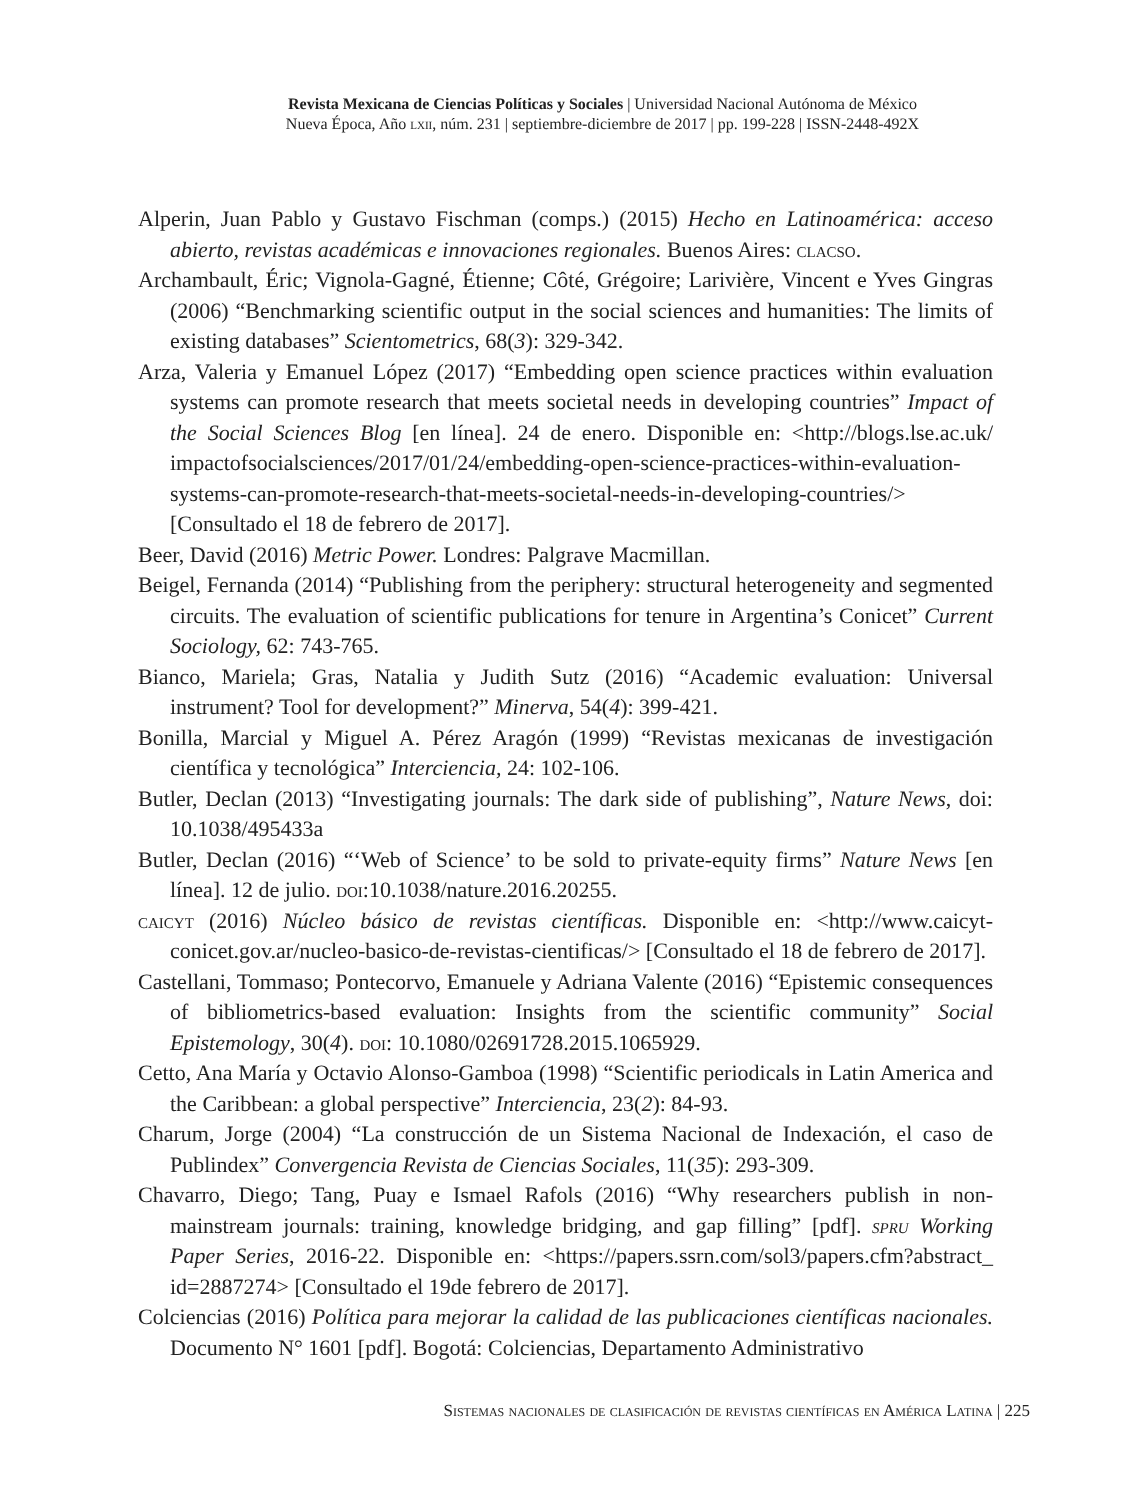Revista Mexicana de Ciencias Políticas y Sociales | Universidad Nacional Autónoma de México
Nueva Época, Año lxii, núm. 231 | septiembre-diciembre de 2017 | pp. 199-228 | ISSN-2448-492X
Alperin, Juan Pablo y Gustavo Fischman (comps.) (2015) Hecho en Latinoamérica: acceso abierto, revistas académicas e innovaciones regionales. Buenos Aires: clacso.
Archambault, Éric; Vignola-Gagné, Étienne; Côté, Grégoire; Larivière, Vincent e Yves Gingras (2006) “Benchmarking scientific output in the social sciences and humanities: The limits of existing databases” Scientometrics, 68(3): 329-342.
Arza, Valeria y Emanuel López (2017) “Embedding open science practices within evaluation systems can promote research that meets societal needs in developing countries” Impact of the Social Sciences Blog [en línea]. 24 de enero. Disponible en: <http://blogs.lse.ac.uk/ impactofsocialsciences/2017/01/24/embedding-open-science-practices-within-evaluation-systems-can-promote-research-that-meets-societal-needs-in-developing-countries/> [Consultado el 18 de febrero de 2017].
Beer, David (2016) Metric Power. Londres: Palgrave Macmillan.
Beigel, Fernanda (2014) “Publishing from the periphery: structural heterogeneity and segmented circuits. The evaluation of scientific publications for tenure in Argentina’s Conicet” Current Sociology, 62: 743-765.
Bianco, Mariela; Gras, Natalia y Judith Sutz (2016) “Academic evaluation: Universal instrument? Tool for development?” Minerva, 54(4): 399-421.
Bonilla, Marcial y Miguel A. Pérez Aragón (1999) “Revistas mexicanas de investigación científica y tecnológica” Interciencia, 24: 102-106.
Butler, Declan (2013) “Investigating journals: The dark side of publishing”, Nature News, doi: 10.1038/495433a
Butler, Declan (2016) “‘Web of Science’ to be sold to private-equity firms” Nature News [en línea]. 12 de julio. doi:10.1038/nature.2016.20255.
caicyt (2016) Núcleo básico de revistas científicas. Disponible en: <http://www.caicyt-conicet.gov.ar/nucleo-basico-de-revistas-cientificas/> [Consultado el 18 de febrero de 2017].
Castellani, Tommaso; Pontecorvo, Emanuele y Adriana Valente (2016) “Epistemic consequences of bibliometrics-based evaluation: Insights from the scientific community” Social Epistemology, 30(4). doi: 10.1080/02691728.2015.1065929.
Cetto, Ana María y Octavio Alonso-Gamboa (1998) “Scientific periodicals in Latin America and the Caribbean: a global perspective” Interciencia, 23(2): 84-93.
Charum, Jorge (2004) “La construcción de un Sistema Nacional de Indexación, el caso de Publindex” Convergencia Revista de Ciencias Sociales, 11(35): 293-309.
Chavarro, Diego; Tang, Puay e Ismael Rafols (2016) “Why researchers publish in non-mainstream journals: training, knowledge bridging, and gap filling” [pdf]. spru Working Paper Series, 2016-22. Disponible en: <https://papers.ssrn.com/sol3/papers.cfm?abstract_ id=2887274> [Consultado el 19de febrero de 2017].
Colciencias (2016) Política para mejorar la calidad de las publicaciones científicas nacionales. Documento N° 1601 [pdf]. Bogotá: Colciencias, Departamento Administrativo
Sistemas nacionales de clasificación de revistas científicas en América Latina | 225